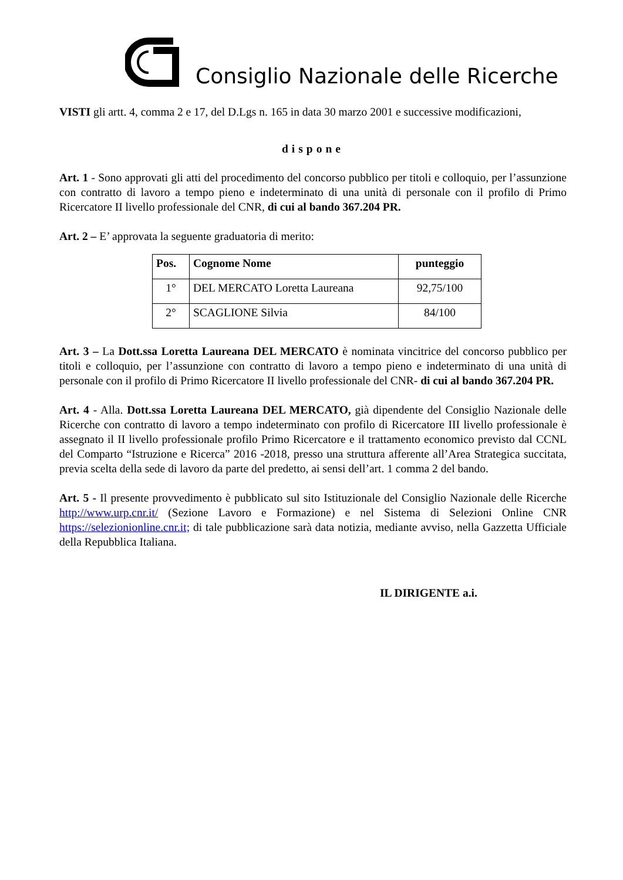Consiglio Nazionale delle Ricerche
VISTI gli artt. 4, comma 2 e 17, del D.Lgs n. 165 in data 30 marzo 2001 e successive modificazioni,
dispone
Art. 1 - Sono approvati gli atti del procedimento del concorso pubblico per titoli e colloquio, per l’assunzione con contratto di lavoro a tempo pieno e indeterminato di una unità di personale con il profilo di Primo Ricercatore II livello professionale del CNR, di cui al bando 367.204 PR.
Art. 2 – E’ approvata la seguente graduatoria di merito:
| Pos. | Cognome Nome | punteggio |
| --- | --- | --- |
| 1° | DEL MERCATO Loretta Laureana | 92,75/100 |
| 2° | SCAGLIONE Silvia | 84/100 |
Art. 3 – La Dott.ssa Loretta Laureana DEL MERCATO è nominata vincitrice del concorso pubblico per titoli e colloquio, per l’assunzione con contratto di lavoro a tempo pieno e indeterminato di una unità di personale con il profilo di Primo Ricercatore II livello professionale del CNR- di cui al bando 367.204 PR.
Art. 4 - Alla. Dott.ssa Loretta Laureana DEL MERCATO, già dipendente del Consiglio Nazionale delle Ricerche con contratto di lavoro a tempo indeterminato con profilo di Ricercatore III livello professionale è assegnato il II livello professionale profilo Primo Ricercatore e il trattamento economico previsto dal CCNL del Comparto “Istruzione e Ricerca” 2016 -2018, presso una struttura afferente all’Area Strategica succitata, previa scelta della sede di lavoro da parte del predetto, ai sensi dell’art. 1 comma 2 del bando.
Art. 5 - Il presente provvedimento è pubblicato sul sito Istituzionale del Consiglio Nazionale delle Ricerche http://www.urp.cnr.it/ (Sezione Lavoro e Formazione) e nel Sistema di Selezioni Online CNR https://selezionionline.cnr.it; di tale pubblicazione sarà data notizia, mediante avviso, nella Gazzetta Ufficiale della Repubblica Italiana.
IL DIRIGENTE a.i.